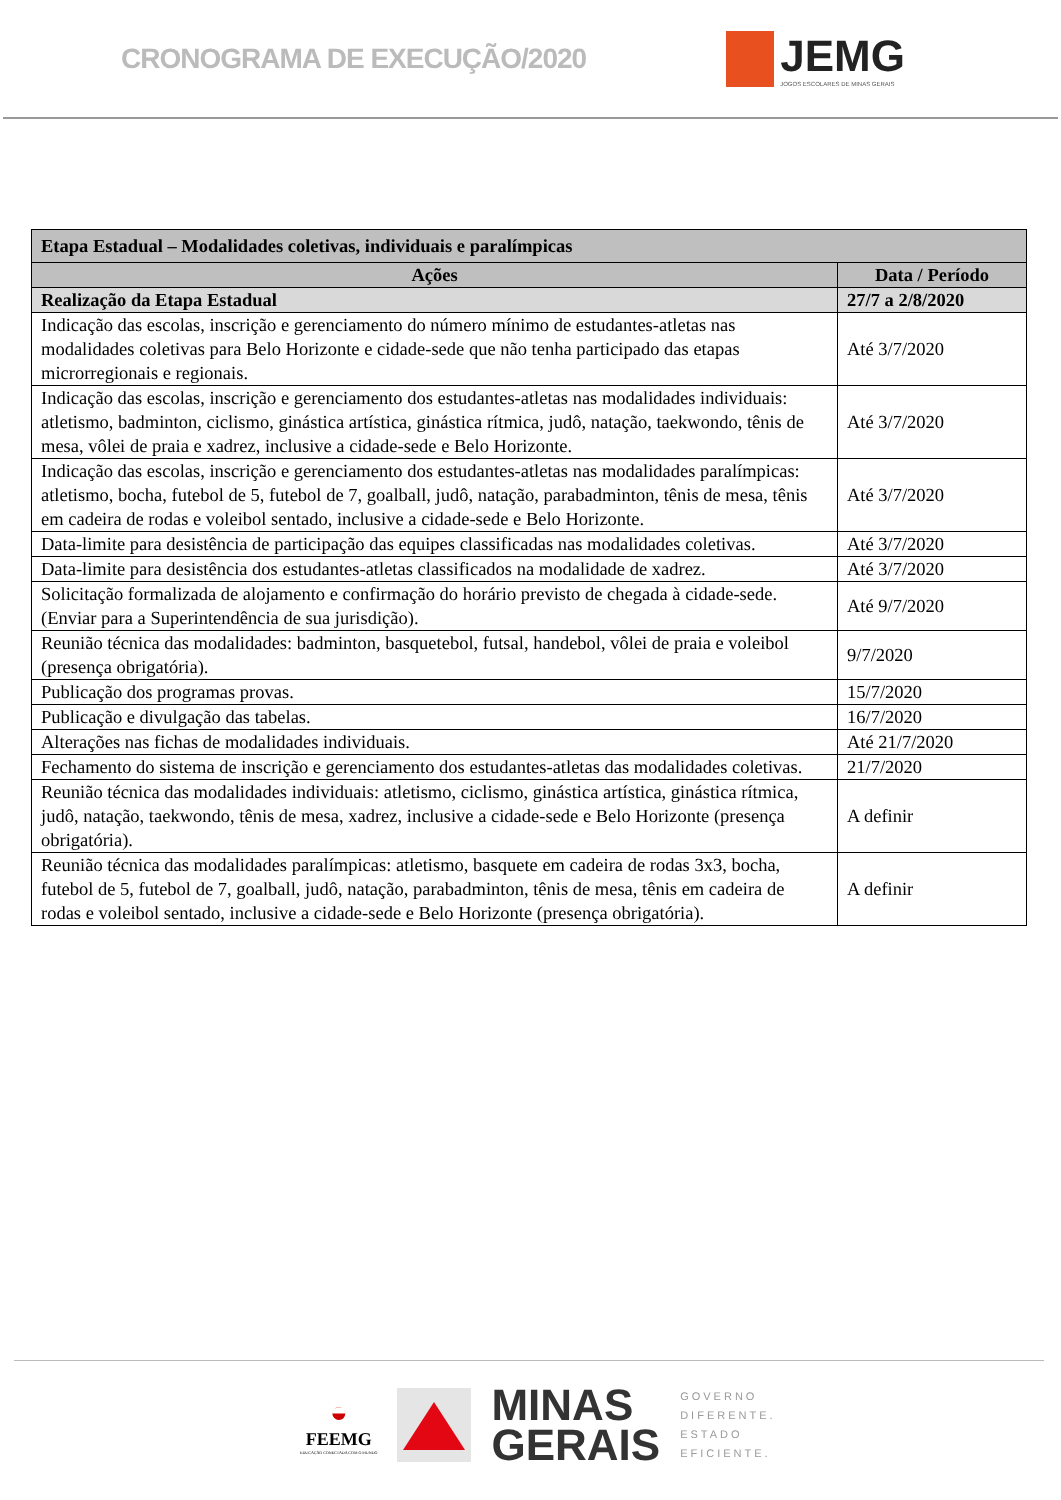CRONOGRAMA DE EXECUÇÃO/2020
JEMG
JOGOS ESCOLARES DE MINAS GERAIS
| Etapa Estadual – Modalidades coletivas, individuais e paralímpicas | |
| Ações | Data / Período |
| Realização da Etapa Estadual | 27/7 a 2/8/2020 |
| Indicação das escolas, inscrição e gerenciamento do número mínimo de estudantes-atletas nas modalidades coletivas para Belo Horizonte e cidade-sede que não tenha participado das etapas microrregionais e regionais. | Até 3/7/2020 |
| Indicação das escolas, inscrição e gerenciamento dos estudantes-atletas nas modalidades individuais: atletismo, badminton, ciclismo, ginástica artística, ginástica rítmica, judô, natação, taekwondo, tênis de mesa, vôlei de praia e xadrez, inclusive a cidade-sede e Belo Horizonte. | Até 3/7/2020 |
| Indicação das escolas, inscrição e gerenciamento dos estudantes-atletas nas modalidades paralímpicas: atletismo, bocha, futebol de 5, futebol de 7, goalball, judô, natação, parabadminton, tênis de mesa, tênis em cadeira de rodas e voleibol sentado, inclusive a cidade-sede e Belo Horizonte. | Até 3/7/2020 |
| Data-limite para desistência de participação das equipes classificadas nas modalidades coletivas. | Até 3/7/2020 |
| Data-limite para desistência dos estudantes-atletas classificados na modalidade de xadrez. | Até 3/7/2020 |
| Solicitação formalizada de alojamento e confirmação do horário previsto de chegada à cidade-sede. (Enviar para a Superintendência de sua jurisdição). | Até 9/7/2020 |
| Reunião técnica das modalidades: badminton, basquetebol, futsal, handebol, vôlei de praia e voleibol (presença obrigatória). | 9/7/2020 |
| Publicação dos programas provas. | 15/7/2020 |
| Publicação e divulgação das tabelas. | 16/7/2020 |
| Alterações nas fichas de modalidades individuais. | Até 21/7/2020 |
| Fechamento do sistema de inscrição e gerenciamento dos estudantes-atletas das modalidades coletivas. | 21/7/2020 |
| Reunião técnica das modalidades individuais: atletismo, ciclismo, ginástica artística, ginástica rítmica, judô, natação, taekwondo, tênis de mesa, xadrez, inclusive a cidade-sede e Belo Horizonte (presença obrigatória). | A definir |
| Reunião técnica das modalidades paralímpicas: atletismo, basquete em cadeira de rodas 3x3, bocha, futebol de 5, futebol de 7, goalball, judô, natação, parabadminton, tênis de mesa, tênis em cadeira de rodas e voleibol sentado, inclusive a cidade-sede e Belo Horizonte (presença obrigatória). | A definir |
◒
FEEMG
EDUCAÇÃO CONECTADA COM O MUNDO
MINAS
GERAIS
GOVERNO
DIFERENTE.
ESTADO
EFICIENTE.